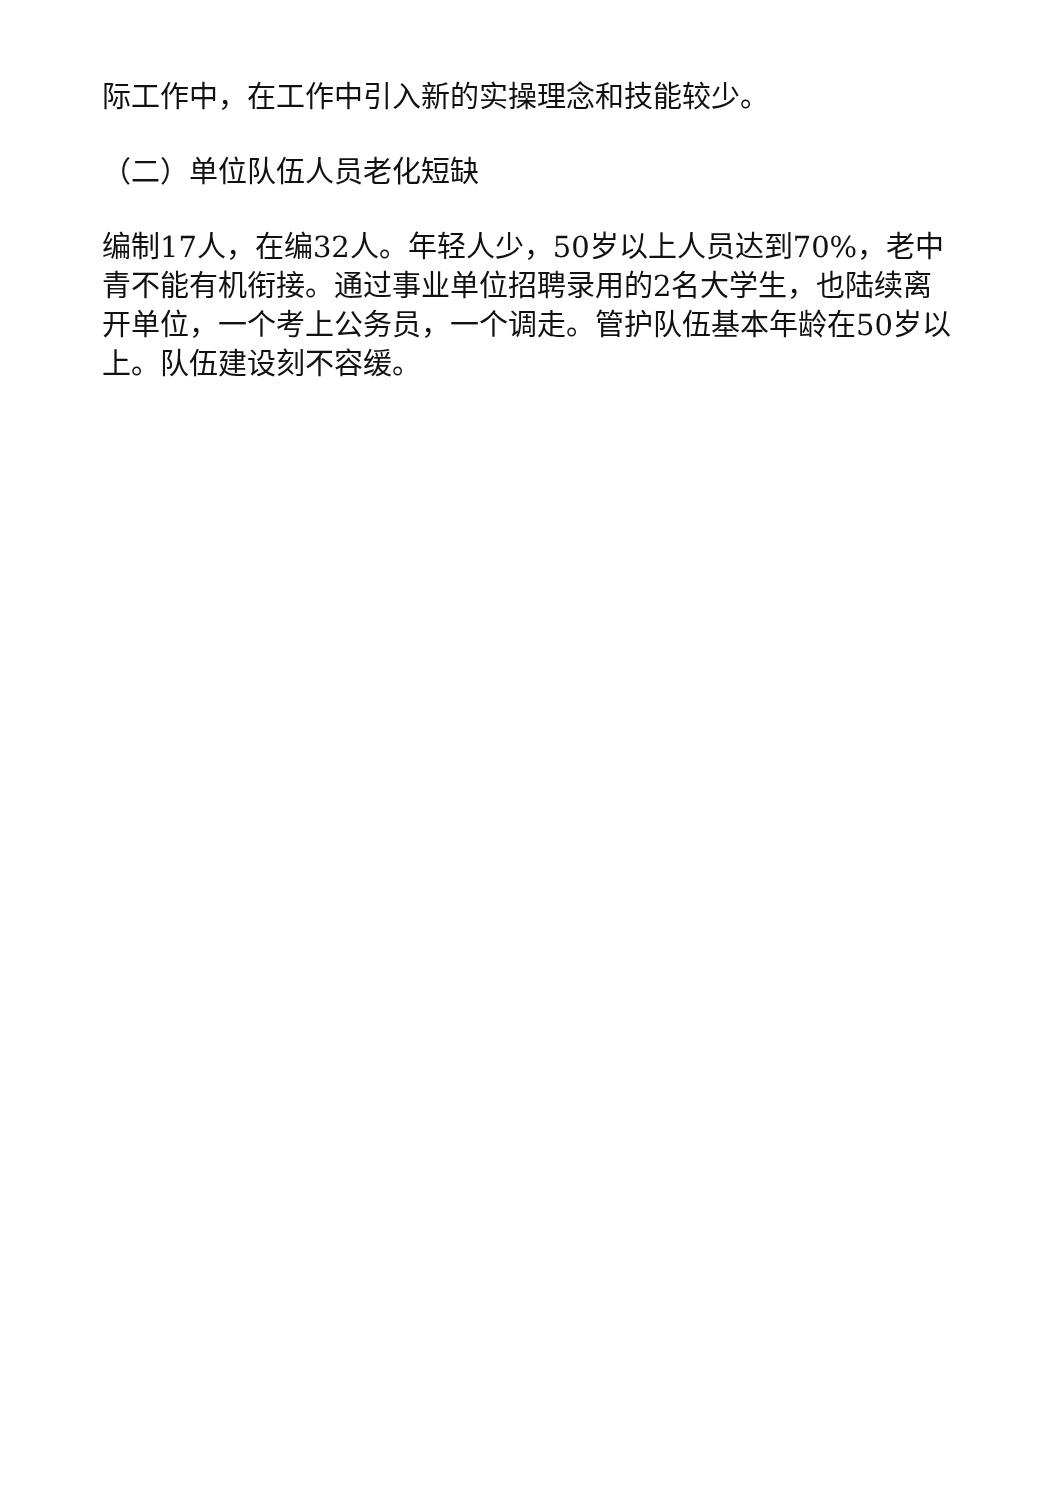际工作中，在工作中引入新的实操理念和技能较少。
（二）单位队伍人员老化短缺
编制17人，在编32人。年轻人少，50岁以上人员达到70%，老中青不能有机衔接。通过事业单位招聘录用的2名大学生，也陆续离开单位，一个考上公务员，一个调走。管护队伍基本年龄在50岁以上。队伍建设刻不容缓。